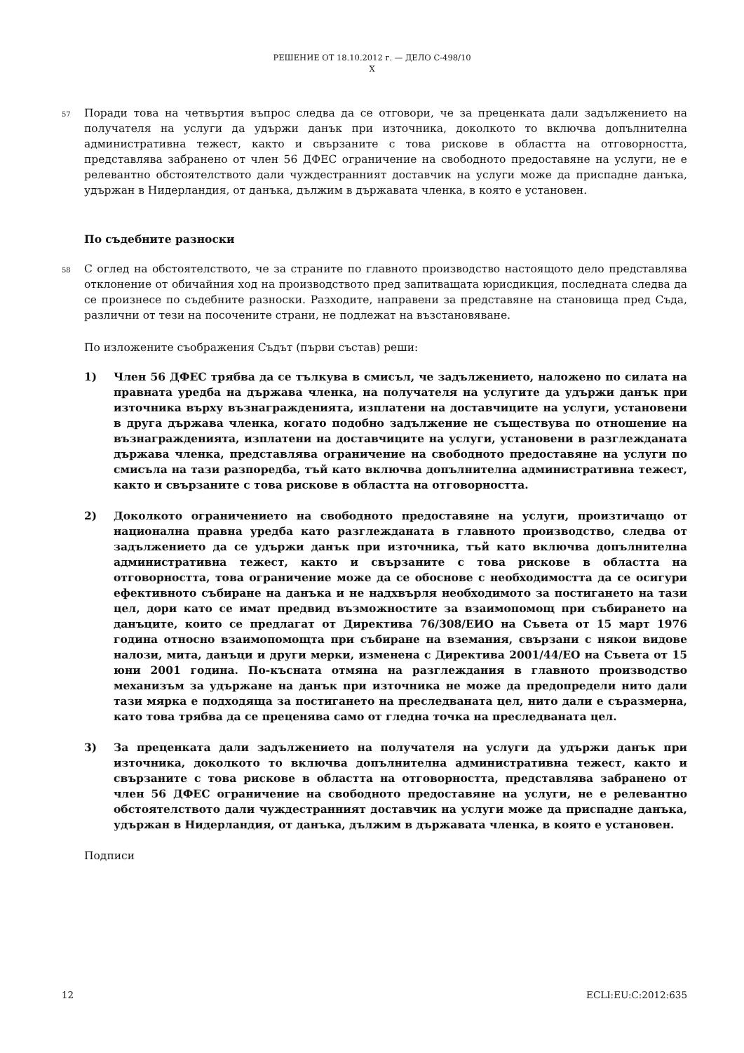РЕШЕНИЕ ОТ 18.10.2012 г. — ДЕЛО C-498/10
X
57
Поради това на четвъртия въпрос следва да се отговори, че за преценката дали задължението на получателя на услуги да удържи данък при източника, доколкото то включва допълнителна административна тежест, както и свързаните с това рискове в областта на отговорността, представлява забранено от член 56 ДФЕС ограничение на свободното предоставяне на услуги, не е релевантно обстоятелството дали чуждестранният доставчик на услуги може да приспадне данъка, удържан в Нидерландия, от данъка, дължим в държавата членка, в която е установен.
По съдебните разноски
58
С оглед на обстоятелството, че за страните по главното производство настоящото дело представлява отклонение от обичайния ход на производството пред запитващата юрисдикция, последната следва да се произнесе по съдебните разноски. Разходите, направени за представяне на становища пред Съда, различни от тези на посочените страни, не подлежат на възстановяване.
По изложените съображения Съдът (първи състав) реши:
1) Член 56 ДФЕС трябва да се тълкува в смисъл, че задължението, наложено по силата на правната уредба на държава членка, на получателя на услугите да удържи данък при източника върху възнагражденията, изплатени на доставчиците на услуги, установени в друга държава членка, когато подобно задължение не съществува по отношение на възнагражденията, изплатени на доставчиците на услуги, установени в разглежданата държава членка, представлява ограничение на свободното предоставяне на услуги по смисъла на тази разпоредба, тъй като включва допълнителна административна тежест, както и свързаните с това рискове в областта на отговорността.
2) Доколкото ограничението на свободното предоставяне на услуги, произтичащо от национална правна уредба като разглежданата в главното производство, следва от задължението да се удържи данък при източника, тъй като включва допълнителна административна тежест, както и свързаните с това рискове в областта на отговорността, това ограничение може да се обоснове с необходимостта да се осигури ефективното събиране на данъка и не надхвърля необходимото за постигането на тази цел, дори като се имат предвид възможностите за взаимопомощ при събирането на данъците, които се предлагат от Директива 76/308/ЕИО на Съвета от 15 март 1976 година относно взаимопомощта при събиране на вземания, свързани с някои видове налози, мита, данъци и други мерки, изменена с Директива 2001/44/ЕО на Съвета от 15 юни 2001 година. По-късната отмяна на разглеждания в главното производство механизъм за удържане на данък при източника не може да предопредели нито дали тази мярка е подходяща за постигането на преследваната цел, нито дали е съразмерна, като това трябва да се преценява само от гледна точка на преследваната цел.
3) За преценката дали задължението на получателя на услуги да удържи данък при източника, доколкото то включва допълнителна административна тежест, както и свързаните с това рискове в областта на отговорността, представлява забранено от член 56 ДФЕС ограничение на свободното предоставяне на услуги, не е релевантно обстоятелството дали чуждестранният доставчик на услуги може да приспадне данъка, удържан в Нидерландия, от данъка, дължим в държавата членка, в която е установен.
Подписи
12 ECLI:EU:C:2012:635